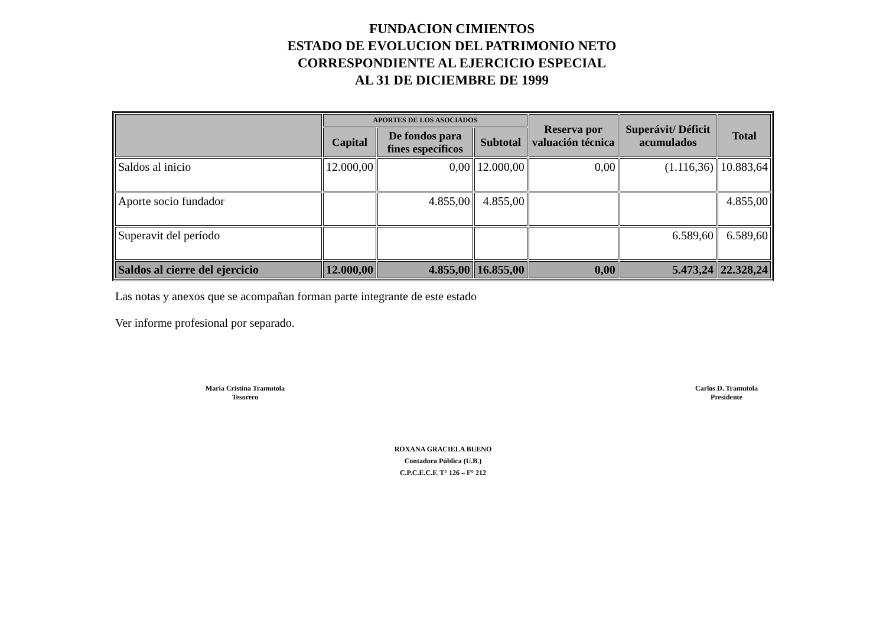FUNDACION CIMIENTOS
ESTADO DE EVOLUCION DEL PATRIMONIO NETO
CORRESPONDIENTE AL EJERCICIO ESPECIAL
AL 31 DE DICIEMBRE DE 1999
| | APORTES DE LOS ASOCIADOS | | | Reserva por valuación técnica | Superávit/ Déficit acumulados | Total |
| --- | --- | --- | --- | --- | --- | --- |
| | Capital | De fondos para fines específicos | Subtotal | | | |
| Saldos al inicio | 12.000,00 | 0,00 | 12.000,00 | 0,00 | (1.116,36) | 10.883,64 |
| Aporte socio fundador | | 4.855,00 | 4.855,00 | | | 4.855,00 |
| Superavit del período | | | | | 6.589,60 | 6.589,60 |
| Saldos al cierre del ejercicio | 12.000,00 | 4.855,00 | 16.855,00 | 0,00 | 5.473,24 | 22.328,24 |
Las notas y anexos que se acompañan forman parte integrante de este estado
Ver informe profesional por separado.
María Cristina Tramutola
Tesorero
ROXANA GRACIELA BUENO
Contadora Pública (U.B.)
C.P.C.E.C.F. T° 126 – F° 212
Carlos D. Tramutola
Presidente